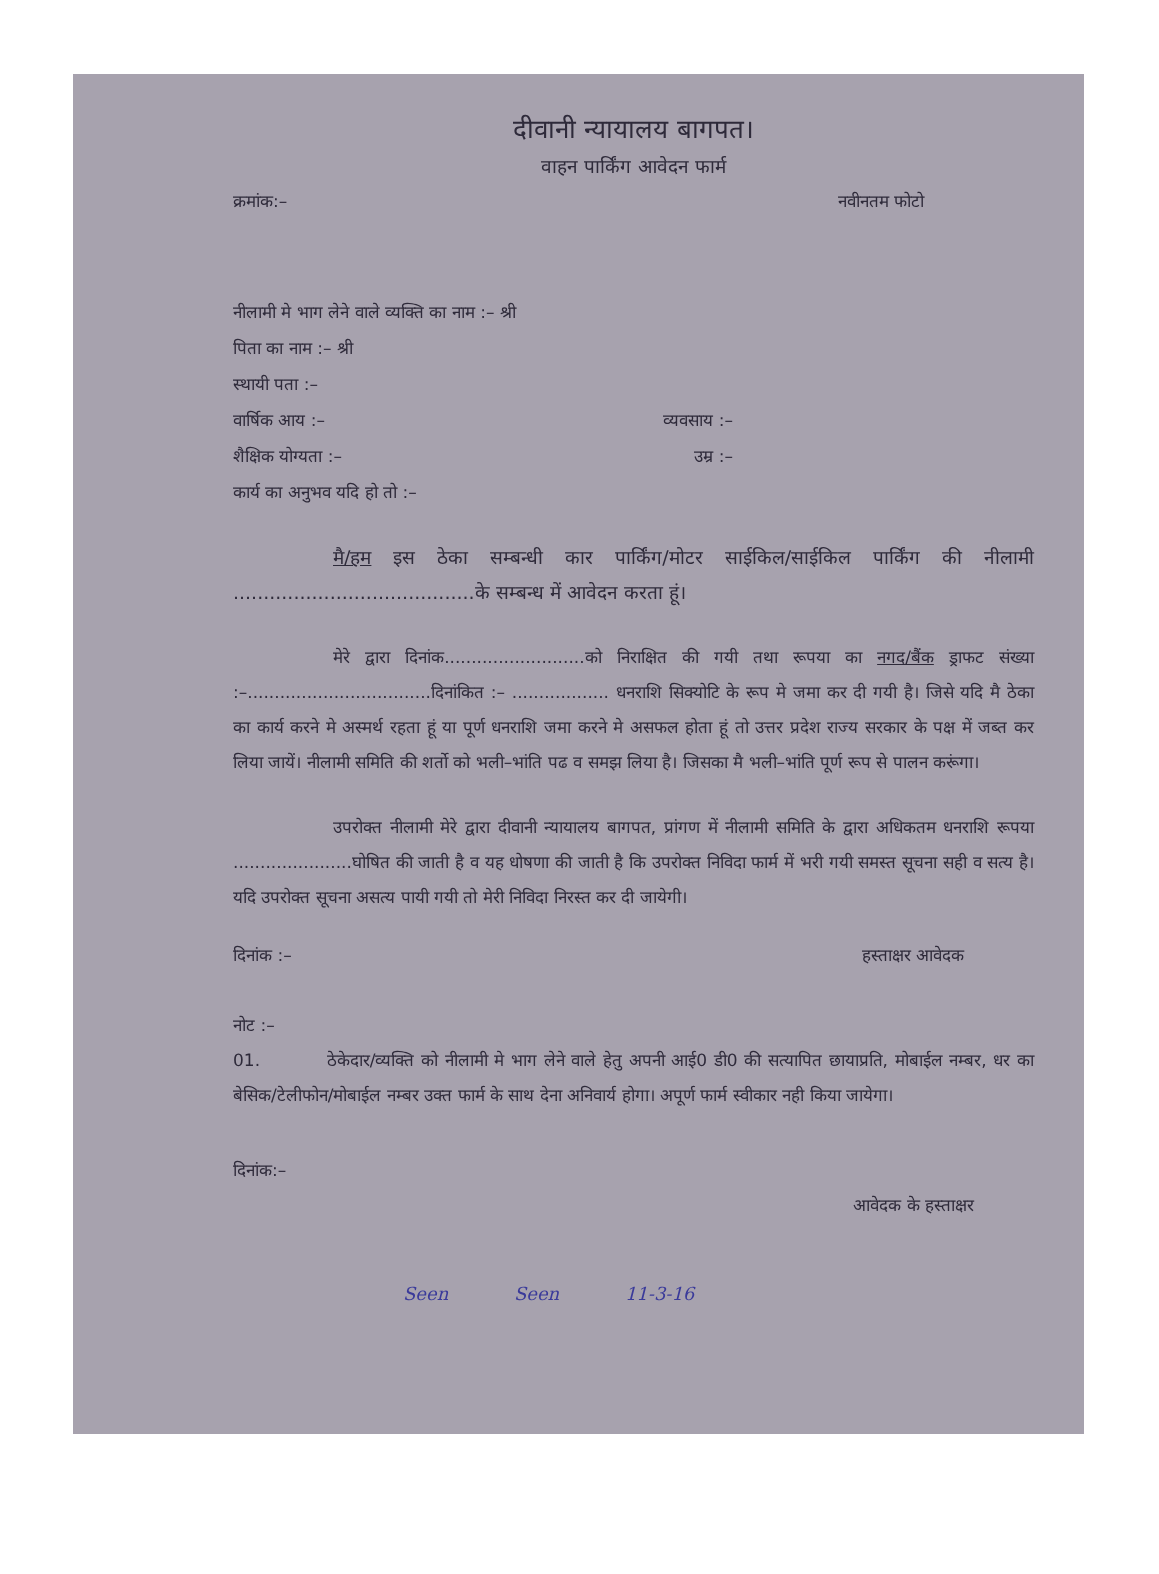दीवानी न्यायालय बागपत।
वाहन पार्किंग आवेदन फार्म
क्रमांक:– नवीनतम फोटो
नीलामी मे भाग लेने वाले व्यक्ति का नाम :– श्री
पिता का नाम :– श्री
स्थायी पता :–
वार्षिक आय :– व्यवसाय :–
शैक्षिक योग्यता :– उम्र :–
कार्य का अनुभव यदि हो तो :–
मै/हम इस ठेका सम्बन्धी कार पार्किंग/मोटर साईकिल/साईकिल पार्किंग की नीलामी ........................................के सम्बन्ध में आवेदन करता हूं।
मेरे द्वारा दिनांक..........................को निराक्षित की गयी तथा रूपया का नगद/बैंक ड्राफट संख्या :–..................................दिनांकित :– .................. धनराशि सिक्योटि के रूप मे जमा कर दी गयी है। जिसे यदि मै ठेका का कार्य करने मे अस्मर्थ रहता हूं या पूर्ण धनराशि जमा करने मे असफल होता हूं तो उत्तर प्रदेश राज्य सरकार के पक्ष में जब्त कर लिया जायें। नीलामी समिति की शर्तो को भली–भांति पढ व समझ लिया है। जिसका मै भली–भांति पूर्ण रूप से पालन करूंगा।
उपरोक्त नीलामी मेरे द्वारा दीवानी न्यायालय बागपत, प्रांगण में नीलामी समिति के द्वारा अधिकतम धनराशि रूपया ......................घोषित की जाती है व यह धोषणा की जाती है कि उपरोक्त निविदा फार्म में भरी गयी समस्त सूचना सही व सत्य है। यदि उपरोक्त सूचना असत्य पायी गयी तो मेरी निविदा निरस्त कर दी जायेगी।
दिनांक :– हस्ताक्षर आवेदक
नोट :–
01. ठेकेदार/व्यक्ति को नीलामी मे भाग लेने वाले हेतु अपनी आई0 डी0 की सत्यापित छायाप्रति, मोबाईल नम्बर, धर का बेसिक/टेलीफोन/मोबाईल नम्बर उक्त फार्म के साथ देना अनिवार्य होगा। अपूर्ण फार्म स्वीकार नही किया जायेगा।
दिनांक:–
आवेदक के हस्ताक्षर
Seen Seen 11-3-16